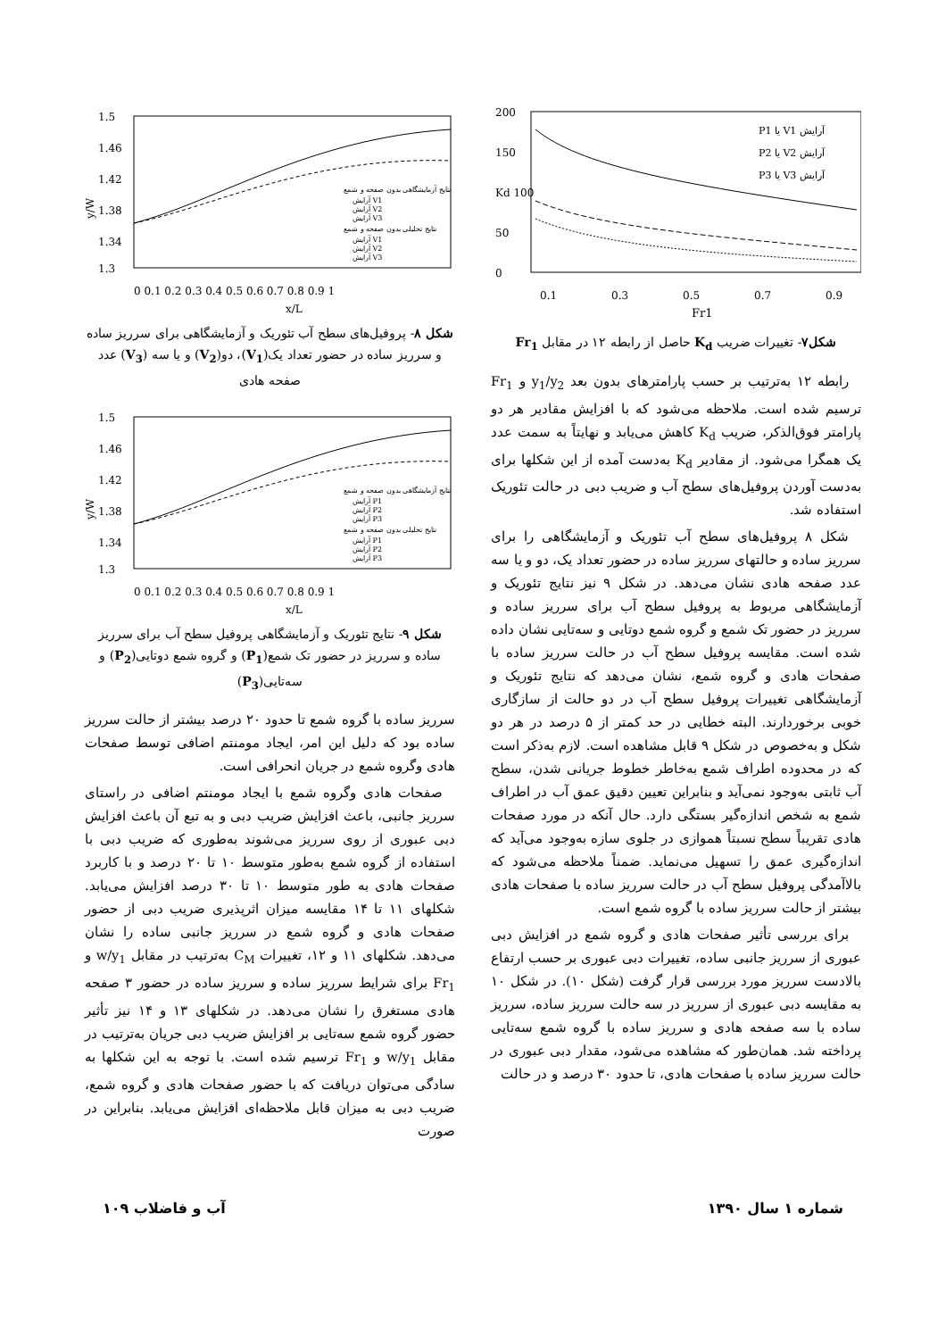200
150
Kd 100
50
0
0.1
0.3
0.5
0.7
0.9
Fr1
P1 یا V1 آرایش
P2 یا V2 آرایش
P3 یا V3 آرایش
شکل۷- تغییرات ضریب K<sub>d</sub> حاصل از رابطه ۱۲ در مقابل Fr<sub>1</sub>
رابطه ۱۲ به‌ترتیب بر حسب پارامترهای بدون بعد y<sub>1</sub>/y<sub>2</sub> و Fr<sub>1</sub> ترسیم شده است. ملاحظه می‌شود که با افزایش مقادیر هر دو پارامتر فوق‌الذکر، ضریب K<sub>d</sub> کاهش می‌یابد و نهایتاً به سمت عدد یک همگرا می‌شود. از مقادیر K<sub>d</sub> به‌دست آمده از این شکلها برای به‌دست آوردن پروفیل‌های سطح آب و ضریب دبی در حالت تئوریک استفاده شد.
شکل ۸ پروفیل‌های سطح آب تئوریک و آزمایشگاهی را برای سرریز ساده و حالتهای سرریز ساده در حضور تعداد یک، دو و یا سه عدد صفحه هادی نشان می‌دهد. در شکل ۹ نیز نتایج تئوریک و آزمایشگاهی مربوط به پروفیل سطح آب برای سرریز ساده و سرریز در حضور تک شمع و گروه شمع دوتایی و سه‌تایی نشان داده شده است. مقایسه پروفیل سطح آب در حالت سرریز ساده با صفحات هادی و گروه شمع، نشان می‌دهد که نتایج تئوریک و آزمایشگاهی تغییرات پروفیل سطح آب در دو حالت از سازگاری خوبی برخوردارند. البته خطایی در حد کمتر از ۵ درصد در هر دو شکل و به‌خصوص در شکل ۹ قابل مشاهده است. لازم به‌ذکر است که در محدوده اطراف شمع به‌خاطر خطوط جریانی شدن، سطح آب ثابتی به‌وجود نمی‌آید و بنابراین تعیین دقیق عمق آب در اطراف شمع به شخص اندازه‌گیر بستگی دارد. حال آنکه در مورد صفحات هادی تقریباً سطح نسبتاً هموازی در جلوی سازه به‌وجود می‌آید که اندازه‌گیری عمق را تسهیل می‌نماید. ضمناً ملاحظه می‌شود که بالاآمدگی پروفیل سطح آب در حالت سرریز ساده با صفحات هادی بیشتر از حالت سرریز ساده با گروه شمع است.
برای بررسی تأثیر صفحات هادی و گروه شمع در افزایش دبی عبوری از سرریز جانبی ساده، تغییرات دبی عبوری بر حسب ارتفاع بالادست سرریز مورد بررسی قرار گرفت (شکل ۱۰). در شکل ۱۰ به مقایسه دبی عبوری از سرریز در سه حالت سرریز ساده، سرریز ساده با سه صفحه هادی و سرریز ساده با گروه شمع سه‌تایی پرداخته شد. همان‌طور که مشاهده می‌شود، مقدار دبی عبوری در حالت سرریز ساده با صفحات هادی، تا حدود ۳۰ درصد و در حالت
1.5
1.46
1.42
1.38
1.34
1.3
y/W
0 0.1 0.2 0.3 0.4 0.5 0.6 0.7 0.8 0.9 1
x/L
نتایج آزمایشگاهی بدون صفحه و شمع
آرایش V1
آرایش V2
آرایش V3
نتایج تحلیلی بدون صفحه و شمع
آرایش V1
آرایش V2
آرایش V3
شکل ۸- پروفیل‌های سطح آب تئوریک و آزمایشگاهی برای سرریز ساده و سرریز ساده در حضور تعداد یک(V<sub>1</sub>)، دو(V<sub>2</sub>) و یا سه (V<sub>3</sub>) عدد صفحه هادی
1.5
1.46
1.42
1.38
1.34
1.3
y/W
0 0.1 0.2 0.3 0.4 0.5 0.6 0.7 0.8 0.9 1
x/L
نتایج آزمایشگاهی بدون صفحه و شمع
آرایش P1
آرایش P2
آرایش P3
نتایج تحلیلی بدون صفحه و شمع
آرایش P1
آرایش P2
آرایش P3
شکل ۹- نتایج تئوریک و آزمایشگاهی پروفیل سطح آب برای سرریز ساده و سرریز در حضور تک شمع(P<sub>1</sub>) و گروه شمع دوتایی(P<sub>2</sub>) و سه‌تایی(P<sub>3</sub>)
سرریز ساده با گروه شمع تا حدود ۲۰ درصد بیشتر از حالت سرریز ساده بود که دلیل این امر، ایجاد مومنتم اضافی توسط صفحات هادی وگروه شمع در جریان انحرافی است.
صفحات هادی وگروه شمع با ایجاد مومنتم اضافی در راستای سرریز جانبی، باعث افزایش ضریب دبی و به تبع آن باعث افزایش دبی عبوری از روی سرریز می‌شوند به‌طوری که ضریب دبی با استفاده از گروه شمع به‌طور متوسط ۱۰ تا ۲۰ درصد و با کاربرد صفحات هادی به طور متوسط ۱۰ تا ۳۰ درصد افزایش می‌یابد. شکلهای ۱۱ تا ۱۴ مقایسه میزان اثرپذیری ضریب دبی از حضور صفحات هادی و گروه شمع در سرریز جانبی ساده را نشان می‌دهد. شکلهای ۱۱ و ۱۲، تغییرات C<sub>M</sub> به‌ترتیب در مقابل w/y<sub>1</sub> و Fr<sub>1</sub> برای شرایط سرریز ساده و سرریز ساده در حضور ۳ صفحه هادی مستغرق را نشان می‌دهد. در شکلهای ۱۳ و ۱۴ نیز تأثیر حضور گروه شمع سه‌تایی بر افزایش ضریب دبی جریان به‌ترتیب در مقابل w/y<sub>1</sub> و Fr<sub>1</sub> ترسیم شده است. با توجه به این شکلها به سادگی می‌توان دریافت که با حضور صفحات هادی و گروه شمع، ضریب دبی به میزان قابل ملاحظه‌ای افزایش می‌یابد. بنابراین در صورت
شماره ۱ سال ۱۳۹۰ آب و فاضلاب ۱۰۹